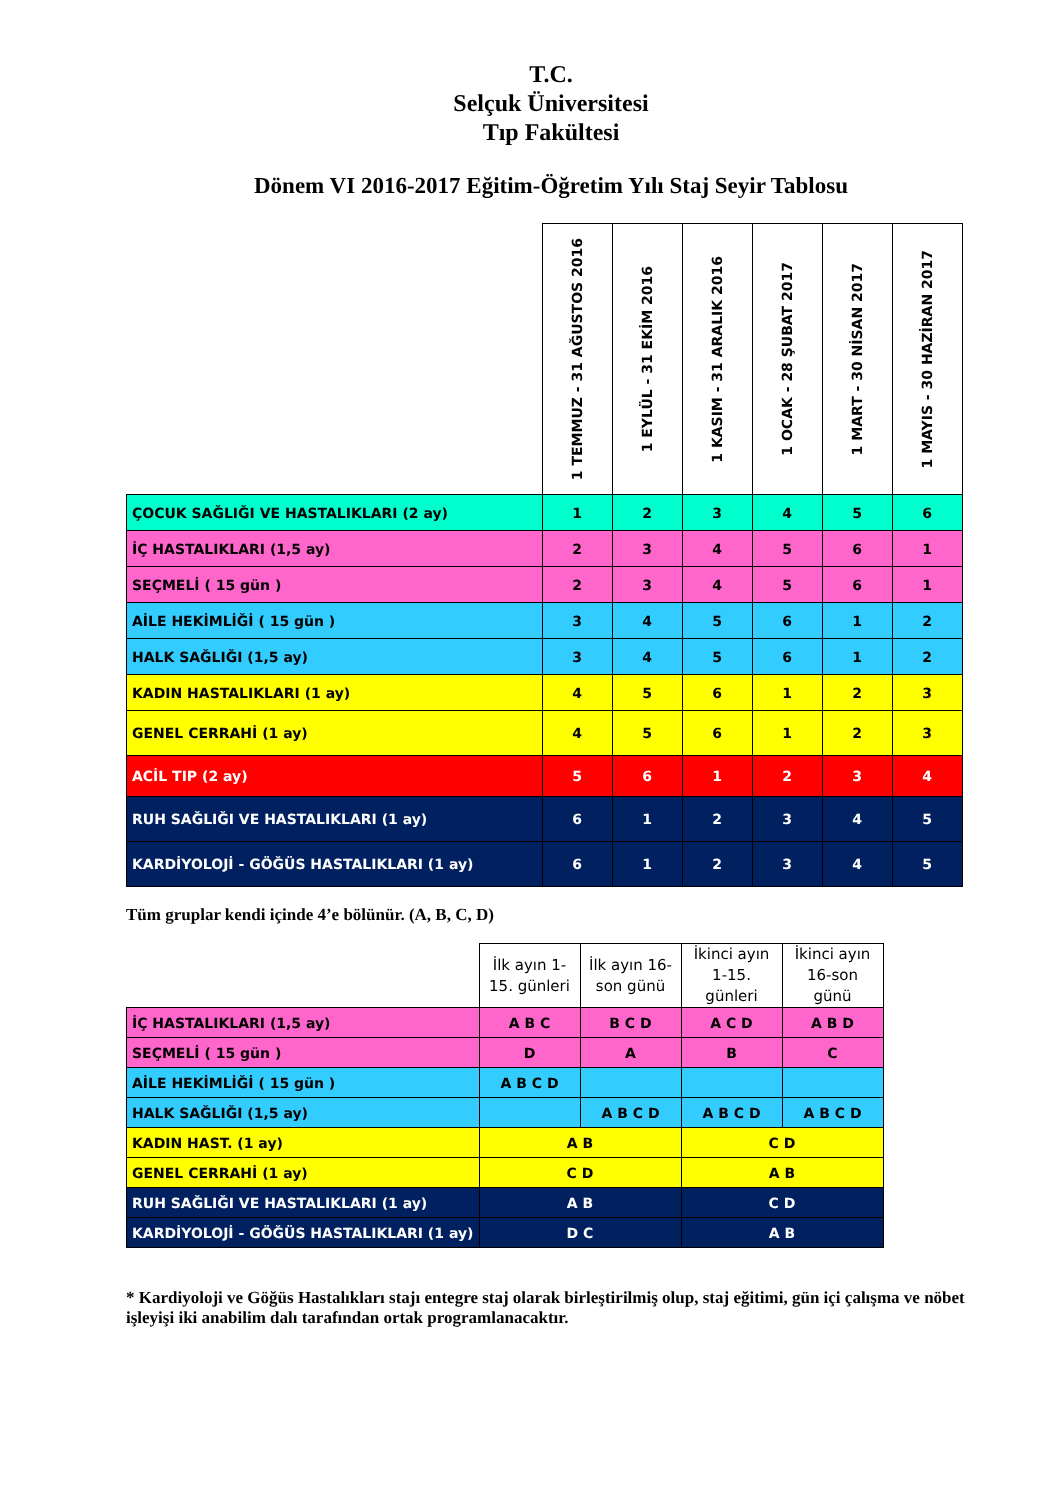T.C.
Selçuk Üniversitesi
Tıp Fakültesi
Dönem VI 2016-2017 Eğitim-Öğretim Yılı Staj Seyir Tablosu
| | 1 TEMMUZ - 31 AĞUSTOS 2016 | 1 EYLÜL - 31 EKİM 2016 | 1 KASIM - 31 ARALIK 2016 | 1 OCAK - 28 ŞUBAT 2017 | 1 MART - 30 NİSAN 2017 | 1 MAYIS - 30 HAZİRAN 2017 |
| --- | --- | --- | --- | --- | --- | --- |
| ÇOCUK SAĞLIĞI VE HASTALIKLARI (2 ay) | 1 | 2 | 3 | 4 | 5 | 6 |
| İÇ HASTALIKLARI (1,5 ay) | 2 | 3 | 4 | 5 | 6 | 1 |
| SEÇMELİ ( 15 gün ) | 2 | 3 | 4 | 5 | 6 | 1 |
| AİLE HEKİMLİĞİ ( 15 gün ) | 3 | 4 | 5 | 6 | 1 | 2 |
| HALK SAĞLIĞI (1,5 ay) | 3 | 4 | 5 | 6 | 1 | 2 |
| KADIN HASTALIKLARI (1 ay) | 4 | 5 | 6 | 1 | 2 | 3 |
| GENEL CERRAHİ (1 ay) | 4 | 5 | 6 | 1 | 2 | 3 |
| ACİL TIP (2 ay) | 5 | 6 | 1 | 2 | 3 | 4 |
| RUH SAĞLIĞI VE HASTALIKLARI (1 ay) | 6 | 1 | 2 | 3 | 4 | 5 |
| KARDİYOLOJİ - GÖĞÜS HASTALIKLARI (1 ay) | 6 | 1 | 2 | 3 | 4 | 5 |
Tüm gruplar kendi içinde 4’e bölünür. (A, B, C, D)
| | İlk ayın 1-15. günleri | İlk ayın 16-son günü | İkinci ayın 1-15. günleri | İkinci ayın 16-son günü |
| --- | --- | --- | --- | --- |
| İÇ HASTALIKLARI (1,5 ay) | A B C | B C D | A C D | A B D |
| SEÇMELİ ( 15 gün ) | D | A | B | C |
| AİLE HEKİMLİĞİ ( 15 gün ) | A B C D | | | |
| HALK SAĞLIĞI (1,5 ay) | | A B C D | A B C D | A B C D |
| KADIN HAST. (1 ay) | A B | | C D | |
| GENEL CERRAHİ (1 ay) | C D | | A B | |
| RUH SAĞLIĞI VE HASTALIKLARI (1 ay) | A B | | C D | |
| KARDİYOLOJİ - GÖĞÜS HASTALIKLARI (1 ay) | D C | | A B | |
* Kardiyoloji ve Göğüs Hastalıkları stajı entegre staj olarak birleştirilmiş olup, staj eğitimi, gün içi çalışma ve nöbet işleyişi iki anabilim dalı tarafından ortak programlanacaktır.